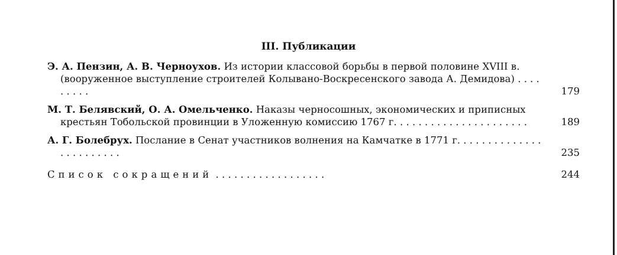III. Публикации
Э. А. Пензин, А. В. Черноухов. Из истории классовой борьбы в первой половине XVIII в. (вооруженное выступление строителей Колывано-Воскресенского завода А. Демидова) . . . . . . . . .
179
М. Т. Белявский, О. А. Омельченко. Наказы черносошных, экономических и приписных крестьян Тобольской провинции в Уложенную комиссию 1767 г. . . . . . . . . . . . . . . . . . . . . .
189
А. Г. Болебрух. Послание в Сенат участников волнения на Камчатке в 1771 г. . . . . . . . . . . . . . . . . . . . . . . .
235
Список сокращений . . . . . . . . . . . . . . . . . .
244